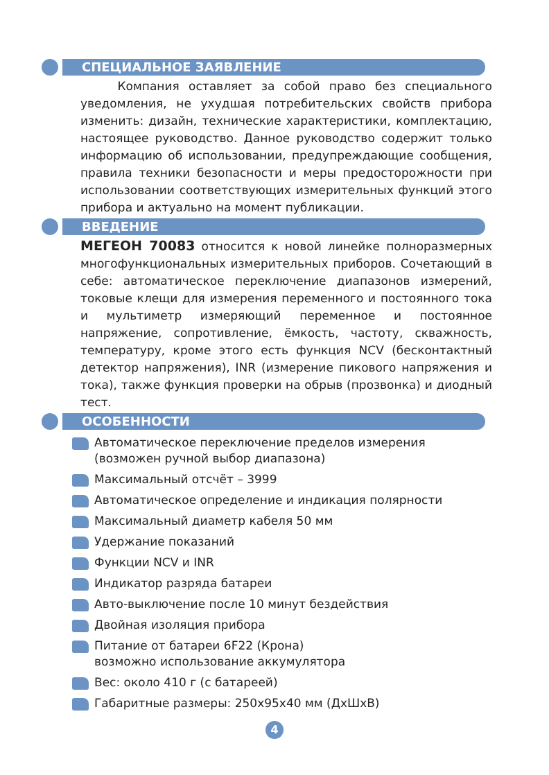СПЕЦИАЛЬНОЕ ЗАЯВЛЕНИЕ
Компания оставляет за собой право без специального уведомления, не ухудшая потребительских свойств прибора изменить: дизайн, технические характеристики, комплектацию, настоящее руководство. Данное руководство содержит только информацию об использовании, предупреждающие сообщения, правила техники безопасности и меры предосторожности при использовании соответствующих измерительных функций этого прибора и актуально на момент публикации.
ВВЕДЕНИЕ
МЕГЕОН 70083 относится к новой линейке полноразмерных многофункциональных измерительных приборов. Сочетающий в себе: автоматическое переключение диапазонов измерений, токовые клещи для измерения переменного и постоянного тока и мультиметр измеряющий переменное и постоянное напряжение, сопротивление, ёмкость, частоту, скважность, температуру, кроме этого есть функция NCV (бесконтактный детектор напряжения), INR (измерение пикового напряжения и тока), также функция проверки на обрыв (прозвонка) и диодный тест.
ОСОБЕННОСТИ
Автоматическое переключение пределов измерения
(возможен ручной выбор диапазона)
Максимальный отсчёт – 3999
Автоматическое определение и индикация полярности
Максимальный диаметр кабеля 50 мм
Удержание показаний
Функции NCV и INR
Индикатор разряда батареи
Авто-выключение после 10 минут бездействия
Двойная изоляция прибора
Питание от батареи 6F22 (Крона)
возможно использование аккумулятора
Вес: около 410 г (с батареей)
Габаритные размеры: 250х95х40 мм (ДхШхВ)
4